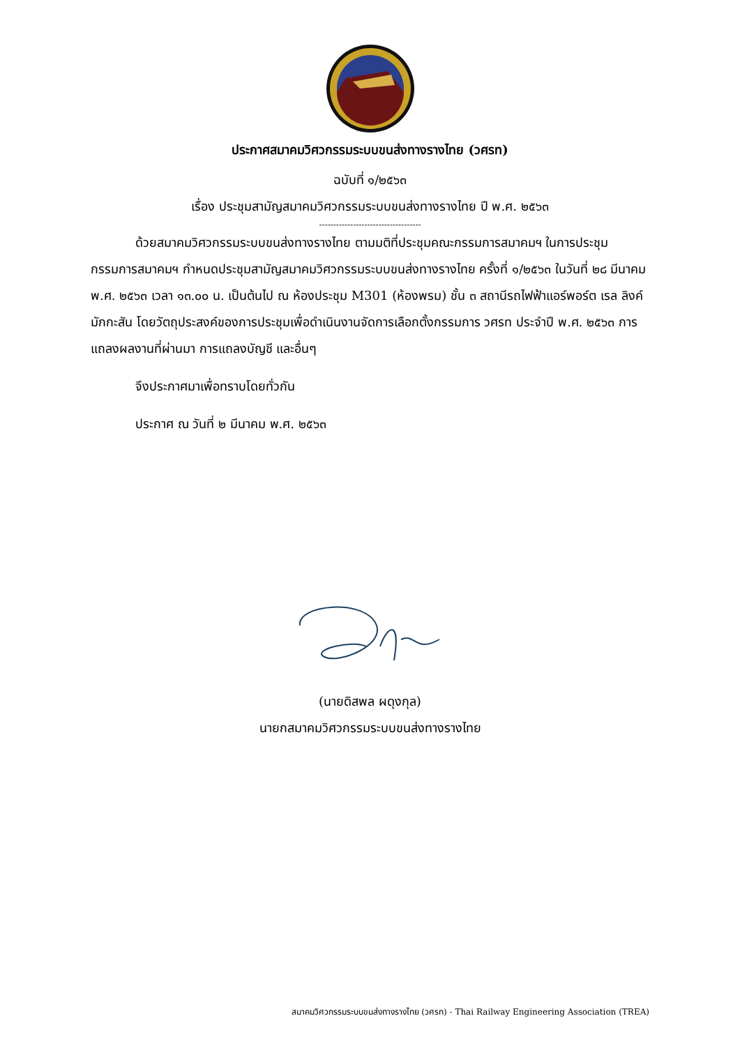ประกาศสมาคมวิศวกรรมระบบขนส่งทางรางไทย (วศรท)
ฉบับที่ ๑/๒๕๖๓
เรื่อง ประชุมสามัญสมาคมวิศวกรรมระบบขนส่งทางรางไทย ปี พ.ศ. ๒๕๖๓
------------------------------------
ด้วยสมาคมวิศวกรรมระบบขนส่งทางรางไทย ตามมติที่ประชุมคณะกรรมการสมาคมฯ ในการประชุมกรรมการสมาคมฯ กำหนดประชุมสามัญสมาคมวิศวกรรมระบบขนส่งทางรางไทย ครั้งที่ ๑/๒๕๖๓ ในวันที่ ๒๘ มีนาคม พ.ศ. ๒๕๖๓ เวลา ๑๓.๐๐ น. เป็นต้นไป ณ ห้องประชุม M301 (ห้องพรม) ชั้น ๓ สถานีรถไฟฟ้าแอร์พอร์ต เรล ลิงค์ มักกะสัน โดยวัตถุประสงค์ของการประชุมเพื่อดำเนินงานจัดการเลือกตั้งกรรมการ วศรท ประจำปี พ.ศ. ๒๕๖๓ การแถลงผลงานที่ผ่านมา การแถลงบัญชี และอื่นๆ
จึงประกาศมาเพื่อทราบโดยทั่วกัน
ประกาศ ณ วันที่ ๒ มีนาคม พ.ศ. ๒๕๖๓
(นายดิสพล ผดุงกุล)
นายกสมาคมวิศวกรรมระบบขนส่งทางรางไทย
สมาคมวิศวกรรมระบบขนส่งทางรางไทย (วศรท) - Thai Railway Engineering Association (TREA)